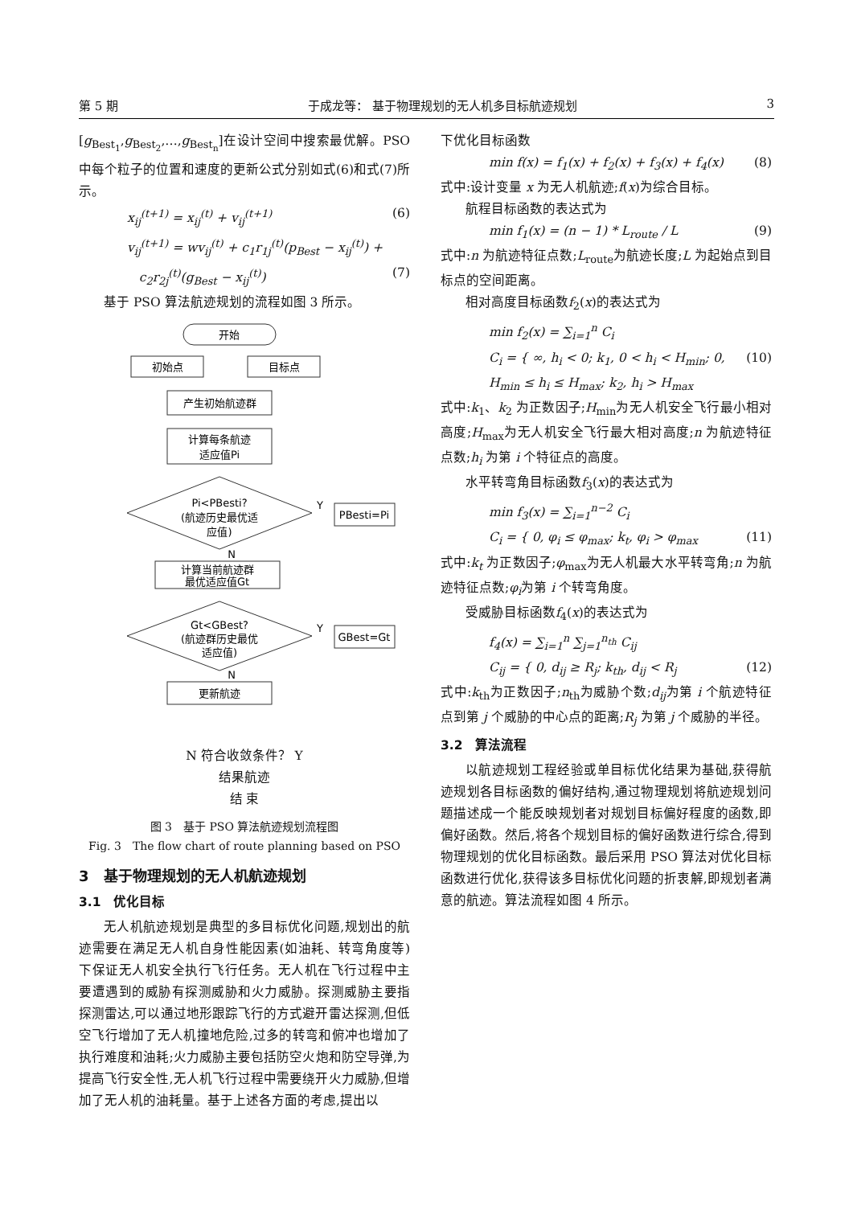第 5 期 于成龙等： 基于物理规划的无人机多目标航迹规划 3
[g<sub>Best<sub>1</sub></sub>,g<sub>Best<sub>2</sub></sub>,…,g<sub>Best<sub>n</sub></sub>]在设计空间中搜索最优解。PSO 中每个粒子的位置和速度的更新公式分别如式(6)和式(7)所示。
x<sub>ij</sub><sup>(t+1)</sup> = x<sub>ij</sub><sup>(t)</sup> + v<sub>ij</sub><sup>(t+1)</sup> (6)
v<sub>ij</sub><sup>(t+1)</sup> = wv<sub>ij</sub><sup>(t)</sup> + c<sub>1</sub>r<sub>1j</sub><sup>(t)</sup>(p<sub>Best</sub> − x<sub>ij</sub><sup>(t)</sup>) +
c<sub>2</sub>r<sub>2j</sub><sup>(t)</sup>(g<sub>Best</sub> − x<sub>ij</sub><sup>(t)</sup>) (7)
基于 PSO 算法航迹规划的流程如图 3 所示。
开始
初始点
目标点
产生初始航迹群
计算每条航迹
适应值Pi
Pi<PBesti?
(航迹历史最优适
应值)
PBesti=Pi
Y
N
计算当前航迹群
最优适应值Gt
Gt<GBest?
(航迹群历史最优
适应值)
GBest=Gt
Y
N
更新航迹
N 符合收敛条件？ Y
结果航迹
结 束
图 3　基于 PSO 算法航迹规划流程图
Fig. 3　The flow chart of route planning based on PSO
3　基于物理规划的无人机航迹规划
3.1　优化目标
无人机航迹规划是典型的多目标优化问题,规划出的航迹需要在满足无人机自身性能因素(如油耗、转弯角度等)下保证无人机安全执行飞行任务。无人机在飞行过程中主要遭遇到的威胁有探测威胁和火力威胁。探测威胁主要指探测雷达,可以通过地形跟踪飞行的方式避开雷达探测,但低空飞行增加了无人机撞地危险,过多的转弯和俯冲也增加了执行难度和油耗;火力威胁主要包括防空火炮和防空导弹,为提高飞行安全性,无人机飞行过程中需要绕开火力威胁,但增加了无人机的油耗量。基于上述各方面的考虑,提出以
下优化目标函数
min f(x) = f<sub>1</sub>(x) + f<sub>2</sub>(x) + f<sub>3</sub>(x) + f<sub>4</sub>(x) (8)
式中:设计变量 x 为无人机航迹;f(x)为综合目标。
航程目标函数的表达式为
min f<sub>1</sub>(x) = (n − 1) * L<sub>route</sub> / L (9)
式中:n 为航迹特征点数;L<sub>route</sub>为航迹长度;L 为起始点到目标点的空间距离。
相对高度目标函数f<sub>2</sub>(x)的表达式为
min f<sub>2</sub>(x) = ∑<sub>i=1</sub><sup>n</sup> C<sub>i</sub>
C<sub>i</sub> = { ∞, h<sub>i</sub> < 0; k<sub>1</sub>, 0 < h<sub>i</sub> < H<sub>min</sub>; 0, H<sub>min</sub> ≤ h<sub>i</sub> ≤ H<sub>max</sub>; k<sub>2</sub>, h<sub>i</sub> > H<sub>max</sub> (10)
式中:k<sub>1</sub>、k<sub>2</sub> 为正数因子;H<sub>min</sub>为无人机安全飞行最小相对高度;H<sub>max</sub>为无人机安全飞行最大相对高度;n 为航迹特征点数;h<sub>i</sub> 为第 i 个特征点的高度。
水平转弯角目标函数f<sub>3</sub>(x)的表达式为
min f<sub>3</sub>(x) = ∑<sub>i=1</sub><sup>n−2</sup> C<sub>i</sub>
C<sub>i</sub> = { 0, φ<sub>i</sub> ≤ φ<sub>max</sub>; k<sub>t</sub>, φ<sub>i</sub> > φ<sub>max</sub> (11)
式中:k<sub>t</sub> 为正数因子;φ<sub>max</sub>为无人机最大水平转弯角;n 为航迹特征点数;φ<sub>i</sub>为第 i 个转弯角度。
受威胁目标函数f<sub>4</sub>(x)的表达式为
f<sub>4</sub>(x) = ∑<sub>i=1</sub><sup>n</sup> ∑<sub>j=1</sub><sup>n<sub>th</sub></sup> C<sub>ij</sub>
C<sub>ij</sub> = { 0, d<sub>ij</sub> ≥ R<sub>j</sub>; k<sub>th</sub>, d<sub>ij</sub> < R<sub>j</sub> (12)
式中:k<sub>th</sub>为正数因子;n<sub>th</sub>为威胁个数;d<sub>ij</sub>为第 i 个航迹特征点到第 j 个威胁的中心点的距离;R<sub>j</sub> 为第 j 个威胁的半径。
3.2　算法流程
以航迹规划工程经验或单目标优化结果为基础,获得航迹规划各目标函数的偏好结构,通过物理规划将航迹规划问题描述成一个能反映规划者对规划目标偏好程度的函数,即偏好函数。然后,将各个规划目标的偏好函数进行综合,得到物理规划的优化目标函数。最后采用 PSO 算法对优化目标函数进行优化,获得该多目标优化问题的折衷解,即规划者满意的航迹。算法流程如图 4 所示。